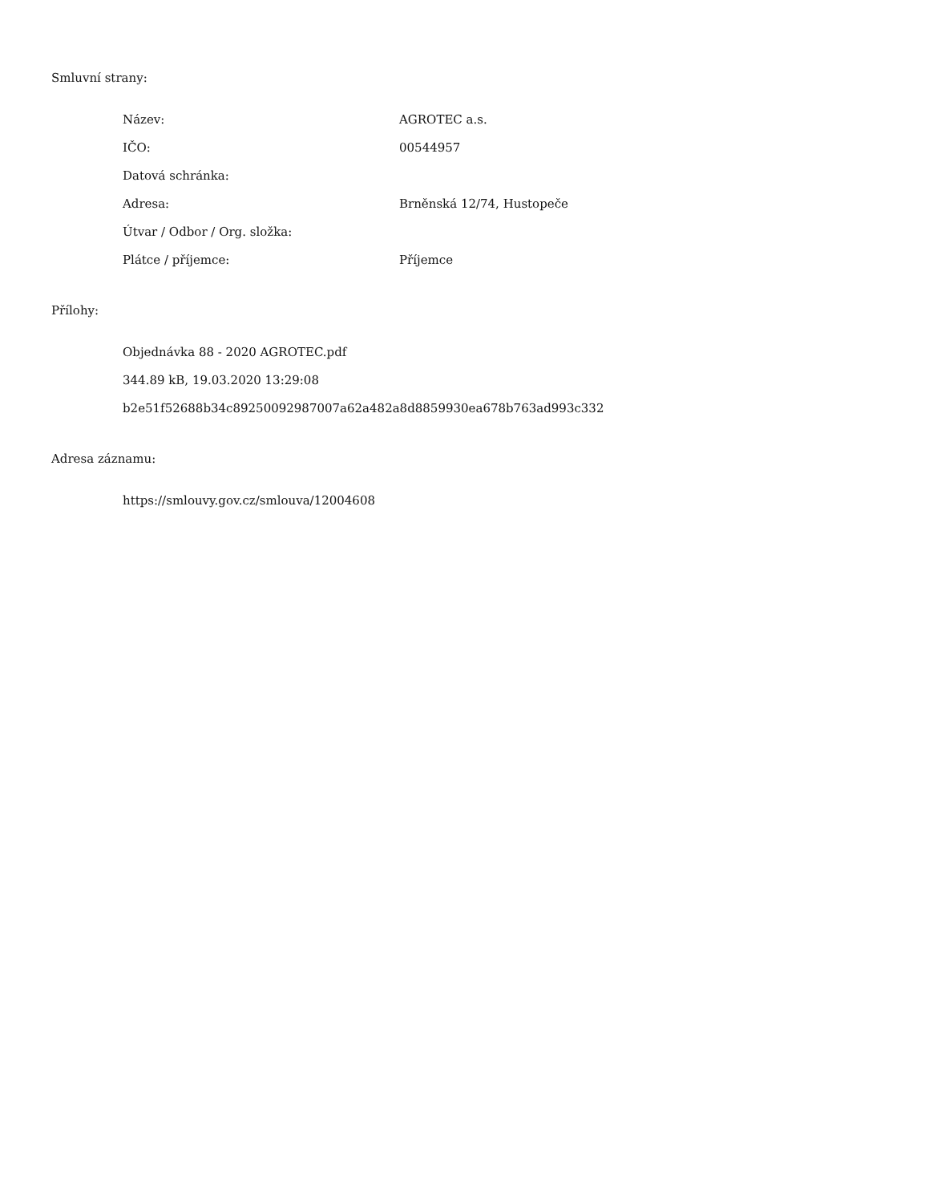Smluvní strany:
| Název: | AGROTEC a.s. |
| IČO: | 00544957 |
| Datová schránka: | |
| Adresa: | Brněnská 12/74, Hustopeče |
| Útvar / Odbor / Org. složka: | |
| Plátce / příjemce: | Příjemce |
Přílohy:
Objednávka 88 - 2020 AGROTEC.pdf
344.89 kB, 19.03.2020 13:29:08
b2e51f52688b34c89250092987007a62a482a8d8859930ea678b763ad993c332
Adresa záznamu:
https://smlouvy.gov.cz/smlouva/12004608